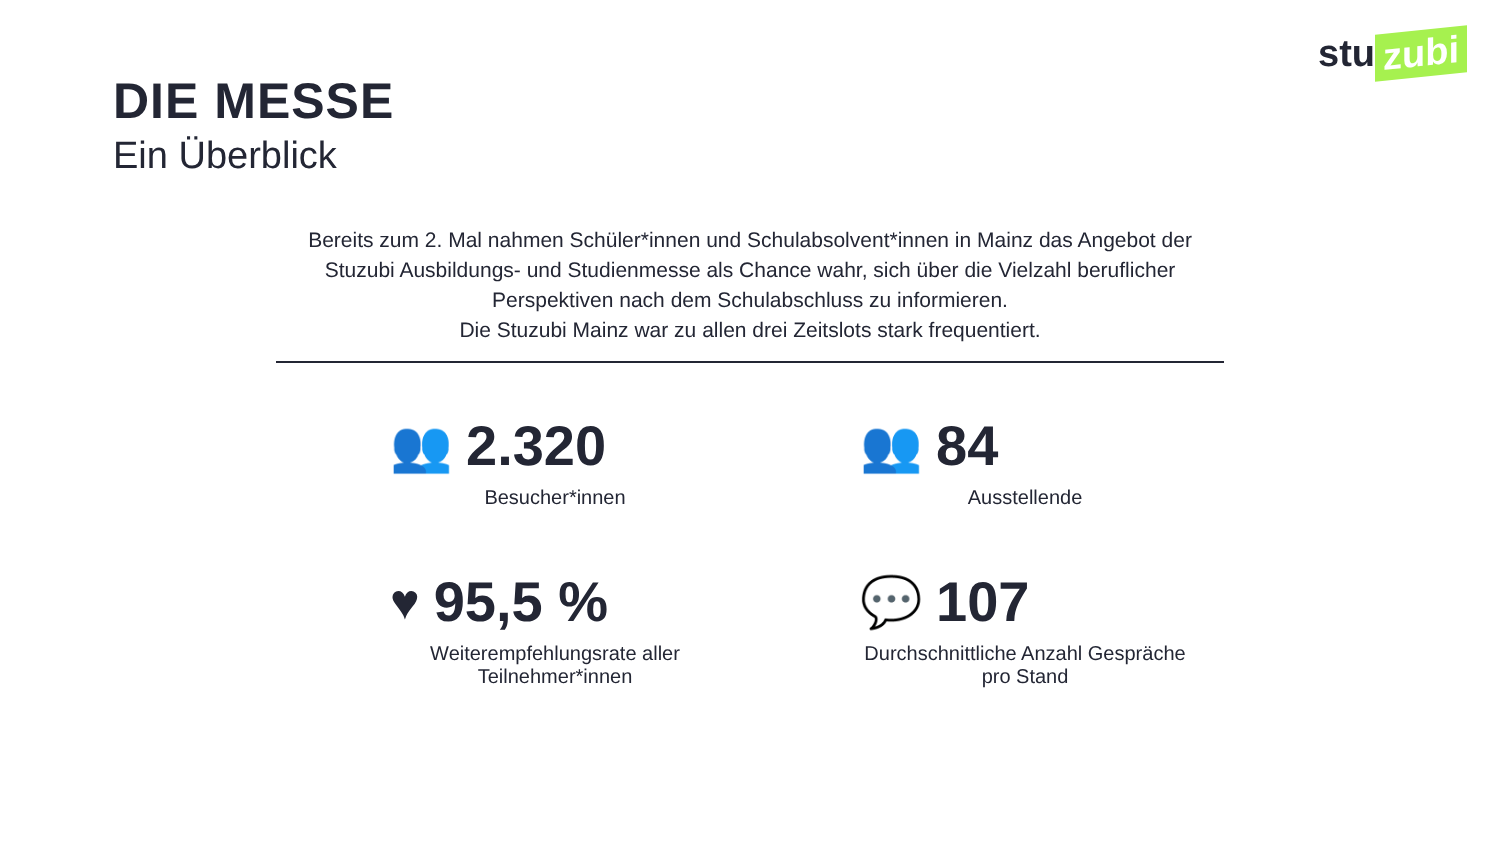stu zubi
DIE MESSE
Ein Überblick
Bereits zum 2. Mal nahmen Schüler*innen und Schulabsolvent*innen in Mainz das Angebot der Stuzubi Ausbildungs- und Studienmesse als Chance wahr, sich über die Vielzahl beruflicher Perspektiven nach dem Schulabschluss zu informieren.
Die Stuzubi Mainz war zu allen drei Zeitslots stark frequentiert.
👥 2.320
Besucher*innen
👥 84
Ausstellende
♥ 95,5 %
Weiterempfehlungsrate aller Teilnehmer*innen
💬 107
Durchschnittliche Anzahl Gespräche pro Stand